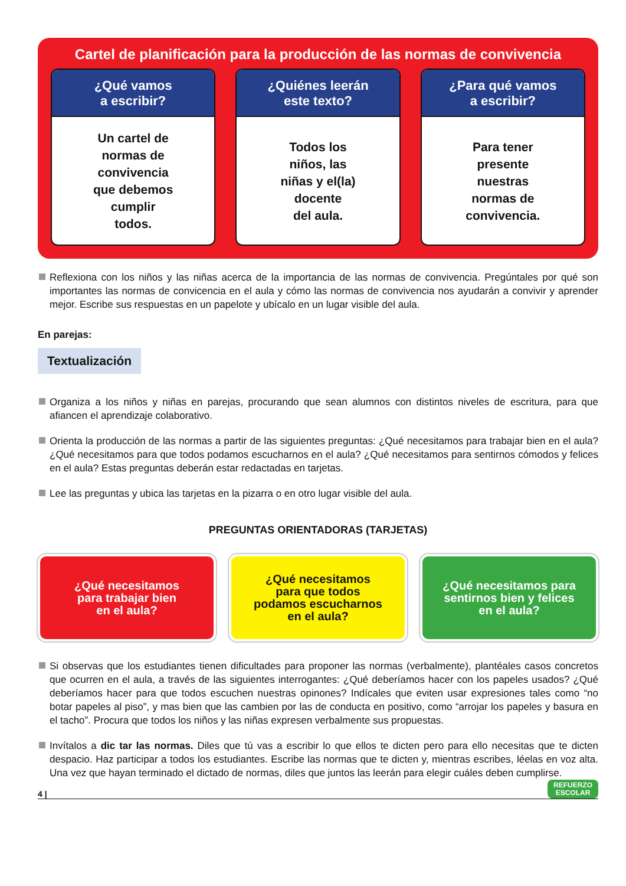Cartel de planificación para la producción de las normas de convivencia
¿Qué vamos
a escribir?
Un cartel de
normas de
convivencia
que debemos
cumplir
todos.
¿Quiénes leerán
este texto?
Todos los
niños, las
niñas y el(la)
docente
del aula.
¿Para qué vamos
a escribir?
Para tener
presente
nuestras
normas de
convivencia.
Reflexiona con los niños y las niñas acerca de la importancia de las normas de convivencia. Pregúntales por qué son importantes las normas de convicencia en el aula y cómo las normas de convivencia nos ayudarán a convivir y aprender mejor. Escribe sus respuestas en un papelote y ubícalo en un lugar visible del aula.
En parejas:
Textualización
Organiza a los niños y niñas en parejas, procurando que sean alumnos con distintos niveles de escritura, para que afiancen el aprendizaje colaborativo.
Orienta la producción de las normas a partir de las siguientes preguntas: ¿Qué necesitamos para trabajar bien en el aula? ¿Qué necesitamos para que todos podamos escucharnos en el aula? ¿Qué necesitamos para sentirnos cómodos y felices en el aula? Estas preguntas deberán estar redactadas en tarjetas.
Lee las preguntas y ubica las tarjetas en la pizarra o en otro lugar visible del aula.
PREGUNTAS ORIENTADORAS (TARJETAS)
¿Qué necesitamos
para trabajar bien
en el aula?
¿Qué necesitamos
para que todos
podamos escucharnos
en el aula?
¿Qué necesitamos para
sentirnos bien y felices
en el aula?
Si observas que los estudiantes tienen dificultades para proponer las normas (verbalmente), plantéales casos concretos que ocurren en el aula, a través de las siguientes interrogantes: ¿Qué deberíamos hacer con los papeles usados? ¿Qué deberíamos hacer para que todos escuchen nuestras opinones? Indícales que eviten usar expresiones tales como “no botar papeles al piso”, y mas bien que las cambien por las de conducta en positivo, como “arrojar los papeles y basura en el tacho”. Procura que todos los niños y las niñas expresen verbalmente sus propuestas.
Invítalos a dic tar las normas. Diles que tú vas a escribir lo que ellos te dicten pero para ello necesitas que te dicten despacio. Haz participar a todos los estudiantes. Escribe las normas que te dicten y, mientras escribes, léelas en voz alta. Una vez que hayan terminado el dictado de normas, diles que juntos las leerán para elegir cuáles deben cumplirse.
4 | REFUERZO
ESCOLAR